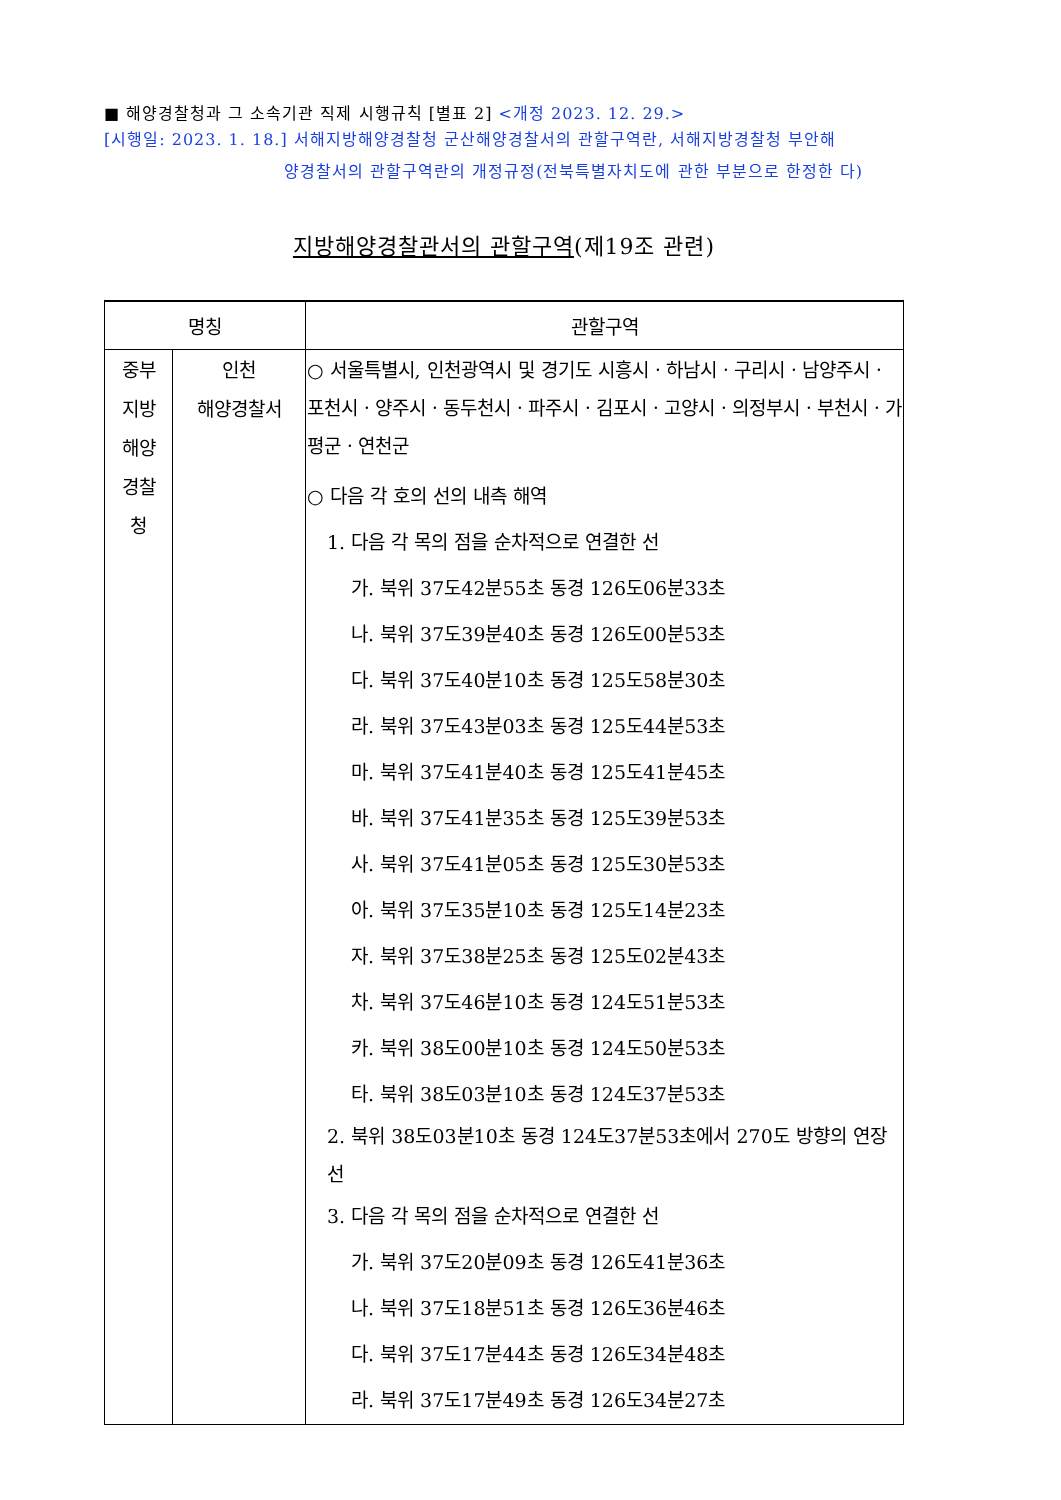■ 해양경찰청과 그 소속기관 직제 시행규칙 [별표 2] <개정 2023. 12. 29.>
[시행일: 2023. 1. 18.] 서해지방해양경찰청 군산해양경찰서의 관할구역란, 서해지방경찰청 부안해
양경찰서의 관할구역란의 개정규정(전북특별자치도에 관한 부분으로 한정한 다)
지방해양경찰관서의 관할구역(제19조 관련)
| 명칭 | | 관할구역 |
| --- | --- | --- |
| 중부 지방 해양 경찰 청 | 인천 해양경찰서 | ○ 서울특별시, 인천광역시 및 경기도 시흥시ㆍ하남시ㆍ구리시ㆍ남양주시ㆍ포천시ㆍ양주시ㆍ동두천시ㆍ파주시ㆍ김포시ㆍ고양시ㆍ의정부시ㆍ부천시ㆍ가평군ㆍ연천군 ○ 다음 각 호의 선의 내측 해역 1. 다음 각 목의 점을 순차적으로 연결한 선 가. 북위 37도42분55초 동경 126도06분33초 나. 북위 37도39분40초 동경 126도00분53초 다. 북위 37도40분10초 동경 125도58분30초 라. 북위 37도43분03초 동경 125도44분53초 마. 북위 37도41분40초 동경 125도41분45초 바. 북위 37도41분35초 동경 125도39분53초 사. 북위 37도41분05초 동경 125도30분53초 아. 북위 37도35분10초 동경 125도14분23초 자. 북위 37도38분25초 동경 125도02분43초 차. 북위 37도46분10초 동경 124도51분53초 카. 북위 38도00분10초 동경 124도50분53초 타. 북위 38도03분10초 동경 124도37분53초 2. 북위 38도03분10초 동경 124도37분53초에서 270도 방향의 연장선 3. 다음 각 목의 점을 순차적으로 연결한 선 가. 북위 37도20분09초 동경 126도41분36초 나. 북위 37도18분51초 동경 126도36분46초 다. 북위 37도17분44초 동경 126도34분48초 라. 북위 37도17분49초 동경 126도34분27초 |